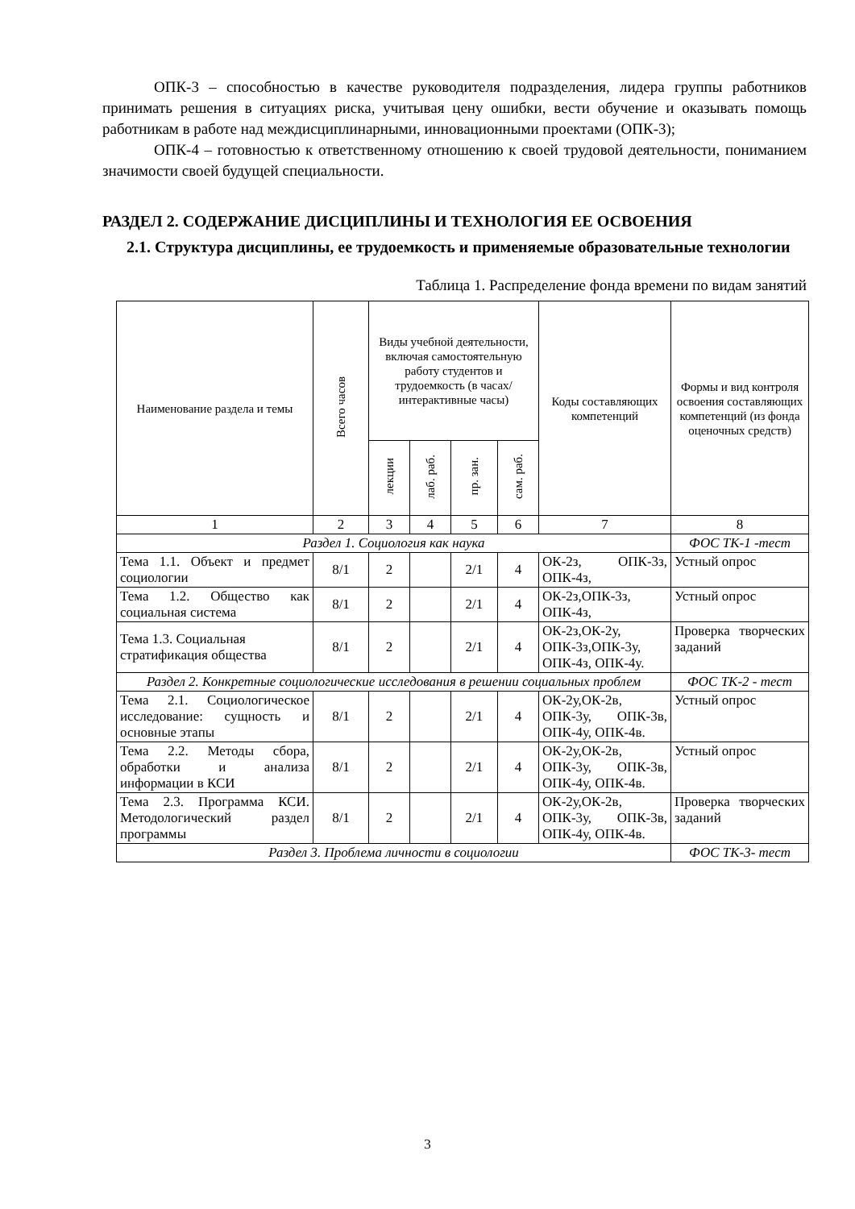ОПК-3 – способностью в качестве руководителя подразделения, лидера группы работников принимать решения в ситуациях риска, учитывая цену ошибки, вести обучение и оказывать помощь работникам в работе над междисциплинарными, инновационными проектами (ОПК-3);
ОПК-4 – готовностью к ответственному отношению к своей трудовой деятельности, пониманием значимости своей будущей специальности.
РАЗДЕЛ 2. СОДЕРЖАНИЕ ДИСЦИПЛИНЫ И ТЕХНОЛОГИЯ ЕЕ ОСВОЕНИЯ
2.1. Структура дисциплины, ее трудоемкость и применяемые образовательные технологии
Таблица 1. Распределение фонда времени по видам занятий
| Наименование раздела и темы | Всего часов | Виды учебной деятельности, включая самостоятельную работу студентов и трудоемкость (в часах/интерактивные часы) | | | | Коды составляющих компетенций | Формы и вид контроля освоения составляющих компетенций (из фонда оценочных средств) |
| --- | --- | --- | --- | --- | --- | --- | --- |
| | | лекции | лаб. раб. | пр. зан. | сам. раб. | | |
| 1 | 2 | 3 | 4 | 5 | 6 | 7 | 8 |
| Раздел 1. Социология как наука | | | | | | | ФОС ТК-1 -тест |
| Тема 1.1. Объект и предмет социологии | 8/1 | 2 | | 2/1 | 4 | ОК-2з, ОПК-3з, ОПК-4з, | Устный опрос |
| Тема 1.2. Общество как социальная система | 8/1 | 2 | | 2/1 | 4 | ОК-2з,ОПК-3з, ОПК-4з, | Устный опрос |
| Тема 1.3. Социальная стратификация общества | 8/1 | 2 | | 2/1 | 4 | ОК-2з,ОК-2у, ОПК-3з,ОПК-3у, ОПК-4з, ОПК-4у. | Проверка творческих заданий |
| Раздел 2. Конкретные социологические исследования в решении социальных проблем | | | | | | | ФОС ТК-2 - тест |
| Тема 2.1. Социологическое исследование: сущность и основные этапы | 8/1 | 2 | | 2/1 | 4 | ОК-2у,ОК-2в, ОПК-3у, ОПК-3в, ОПК-4у, ОПК-4в. | Устный опрос |
| Тема 2.2. Методы сбора, обработки и анализа информации в КСИ | 8/1 | 2 | | 2/1 | 4 | ОК-2у,ОК-2в, ОПК-3у, ОПК-3в, ОПК-4у, ОПК-4в. | Устный опрос |
| Тема 2.3. Программа КСИ. Методологический раздел программы | 8/1 | 2 | | 2/1 | 4 | ОК-2у,ОК-2в, ОПК-3у, ОПК-3в, ОПК-4у, ОПК-4в. | Проверка творческих заданий |
| Раздел 3. Проблема личности в социологии | | | | | | | ФОС ТК-3- тест |
3